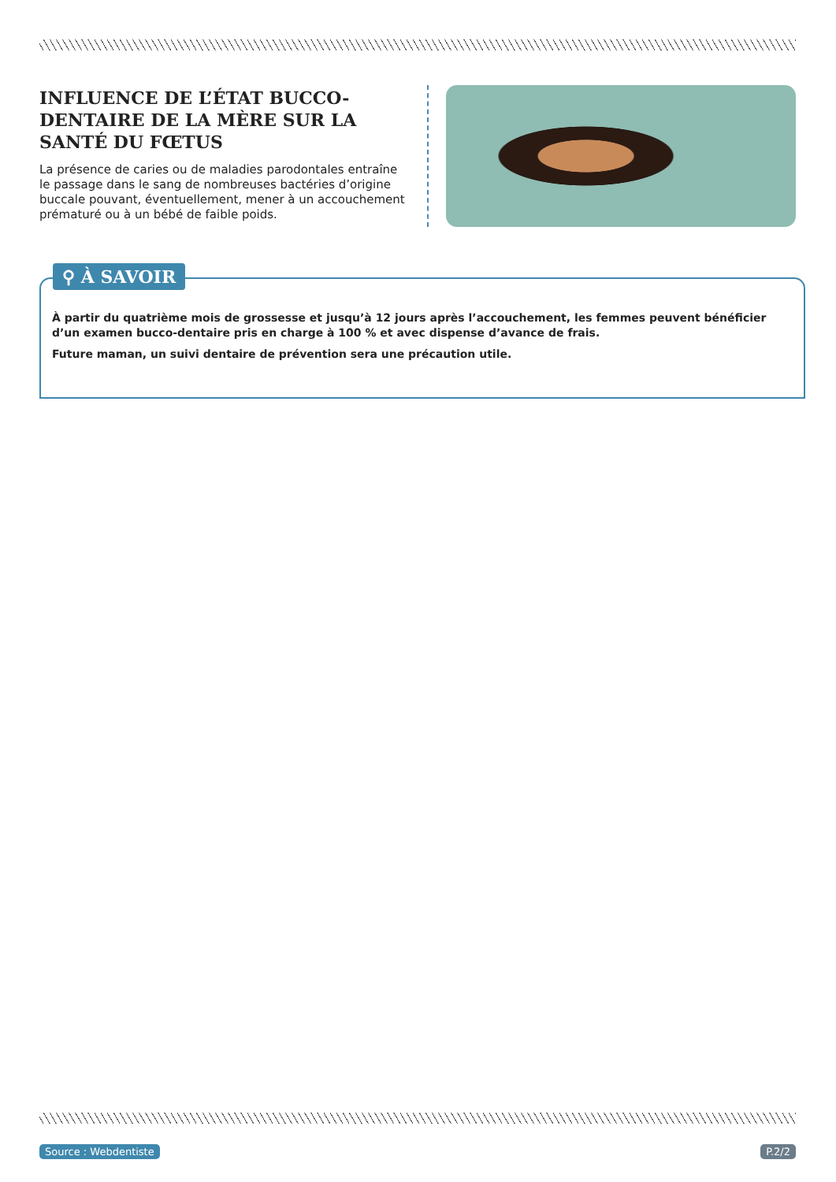INFLUENCE DE L’ÉTAT BUCCO-DENTAIRE DE LA MÈRE SUR LA SANTÉ DU FŒTUS
La présence de caries ou de maladies parodontales entraîne le passage dans le sang de nombreuses bactéries d’origine buccale pouvant, éventuellement, mener à un accouchement prématuré ou à un bébé de faible poids.
⚲ À SAVOIR
À partir du quatrième mois de grossesse et jusqu’à 12 jours après l’accouchement, les femmes peuvent bénéficier d’un examen bucco-dentaire pris en charge à 100 % et avec dispense d’avance de frais.
Future maman, un suivi dentaire de prévention sera une précaution utile.
Source : Webdentiste P.2/2